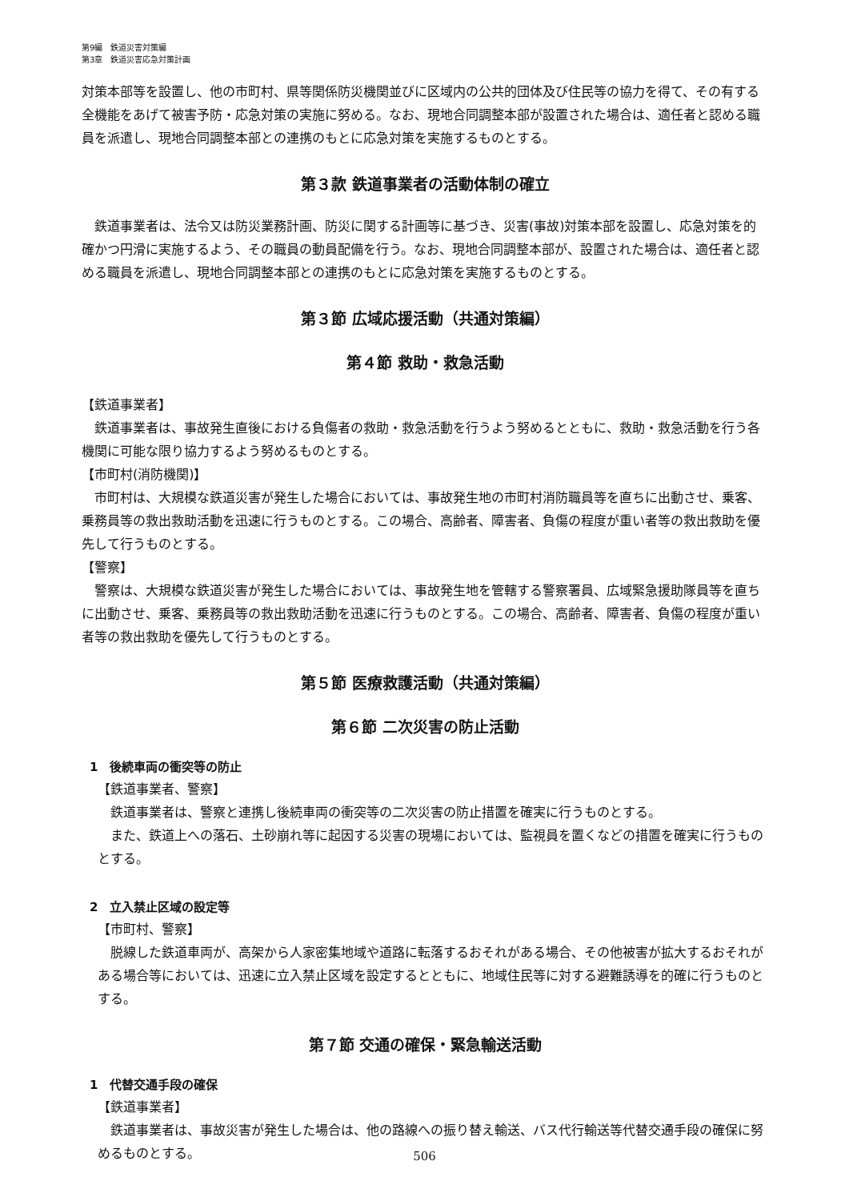第9編　鉄道災害対策編
第3章　鉄道災害応急対策計画
対策本部等を設置し、他の市町村、県等関係防災機関並びに区域内の公共的団体及び住民等の協力を得て、その有する全機能をあげて被害予防・応急対策の実施に努める。なお、現地合同調整本部が設置された場合は、適任者と認める職員を派遣し、現地合同調整本部との連携のもとに応急対策を実施するものとする。
第３款 鉄道事業者の活動体制の確立
鉄道事業者は、法令又は防災業務計画、防災に関する計画等に基づき、災害(事故)対策本部を設置し、応急対策を的確かつ円滑に実施するよう、その職員の動員配備を行う。なお、現地合同調整本部が、設置された場合は、適任者と認める職員を派遣し、現地合同調整本部との連携のもとに応急対策を実施するものとする。
第３節 広域応援活動（共通対策編）
第４節 救助・救急活動
【鉄道事業者】
鉄道事業者は、事故発生直後における負傷者の救助・救急活動を行うよう努めるとともに、救助・救急活動を行う各機関に可能な限り協力するよう努めるものとする。
【市町村(消防機関)】
市町村は、大規模な鉄道災害が発生した場合においては、事故発生地の市町村消防職員等を直ちに出動させ、乗客、乗務員等の救出救助活動を迅速に行うものとする。この場合、高齢者、障害者、負傷の程度が重い者等の救出救助を優先して行うものとする。
【警察】
警察は、大規模な鉄道災害が発生した場合においては、事故発生地を管轄する警察署員、広域緊急援助隊員等を直ちに出動させ、乗客、乗務員等の救出救助活動を迅速に行うものとする。この場合、高齢者、障害者、負傷の程度が重い者等の救出救助を優先して行うものとする。
第５節 医療救護活動（共通対策編）
第６節 二次災害の防止活動
1　後続車両の衝突等の防止
【鉄道事業者、警察】
鉄道事業者は、警察と連携し後続車両の衝突等の二次災害の防止措置を確実に行うものとする。
また、鉄道上への落石、土砂崩れ等に起因する災害の現場においては、監視員を置くなどの措置を確実に行うものとする。
2　立入禁止区域の設定等
【市町村、警察】
脱線した鉄道車両が、高架から人家密集地域や道路に転落するおそれがある場合、その他被害が拡大するおそれがある場合等においては、迅速に立入禁止区域を設定するとともに、地域住民等に対する避難誘導を的確に行うものとする。
第７節 交通の確保・緊急輸送活動
1　代替交通手段の確保
【鉄道事業者】
鉄道事業者は、事故災害が発生した場合は、他の路線への振り替え輸送、バス代行輸送等代替交通手段の確保に努めるものとする。
506